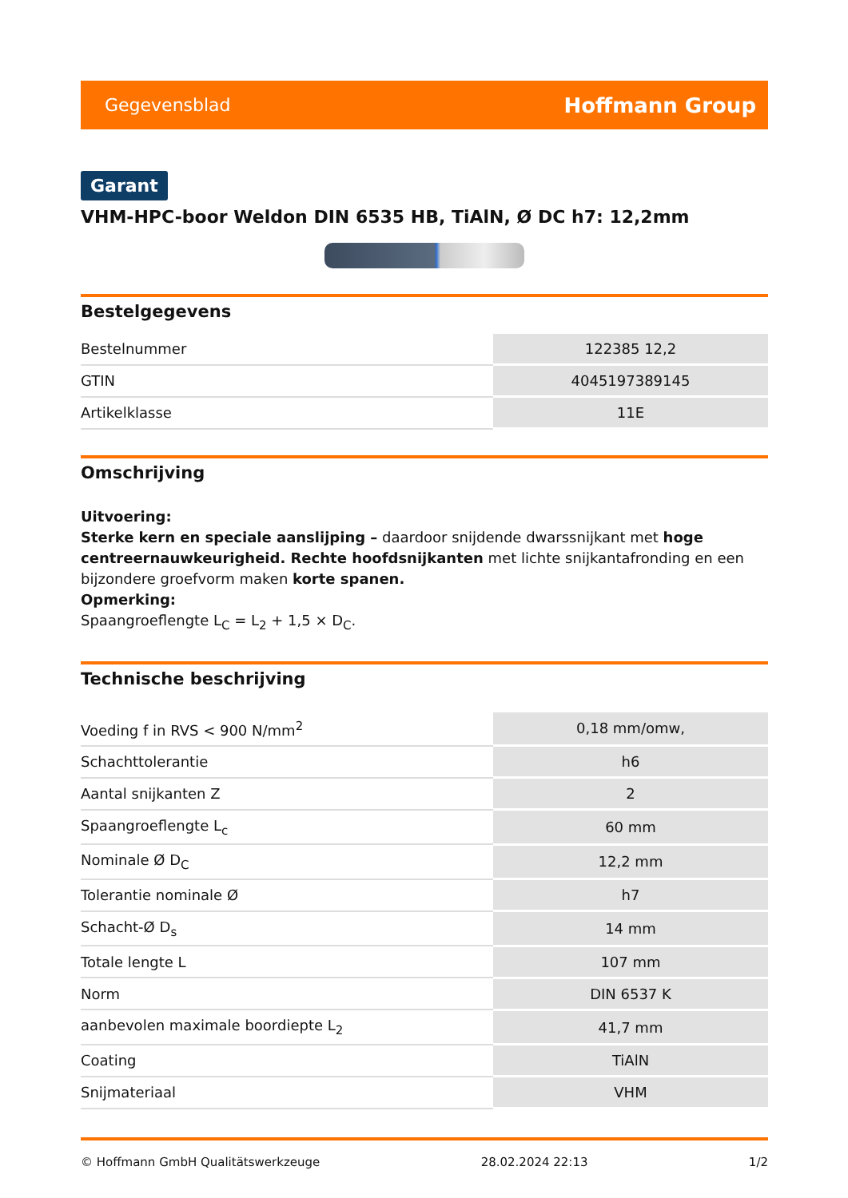Gegevensblad Hoffmann Group
Garant
VHM-HPC-boor Weldon DIN 6535 HB, TiAlN, Ø DC h7: 12,2mm
Bestelgegevens
| Bestelnummer | 122385 12,2 |
| GTIN | 4045197389145 |
| Artikelklasse | 11E |
Omschrijving
Uitvoering:
Sterke kern en speciale aanslijping – daardoor snijdende dwarssnijkant met hoge centreernauwkeurigheid. Rechte hoofdsnijkanten met lichte snijkantafronding en een bijzondere groefvorm maken korte spanen.
Opmerking:
Spaangroeflengte L<sub>C</sub> = L<sub>2</sub> + 1,5 × D<sub>C</sub>.
Technische beschrijving
| Voeding f in RVS < 900 N/mm<sup>2</sup> | 0,18 mm/omw, |
| Schachttolerantie | h6 |
| Aantal snijkanten Z | 2 |
| Spaangroeflengte L<sub>c</sub> | 60 mm |
| Nominale Ø D<sub>C</sub> | 12,2 mm |
| Tolerantie nominale Ø | h7 |
| Schacht-Ø D<sub>s</sub> | 14 mm |
| Totale lengte L | 107 mm |
| Norm | DIN 6537 K |
| aanbevolen maximale boordiepte L<sub>2</sub> | 41,7 mm |
| Coating | TiAlN |
| Snijmateriaal | VHM |
© Hoffmann GmbH Qualitätswerkzeuge 28.02.2024 22:13 1/2